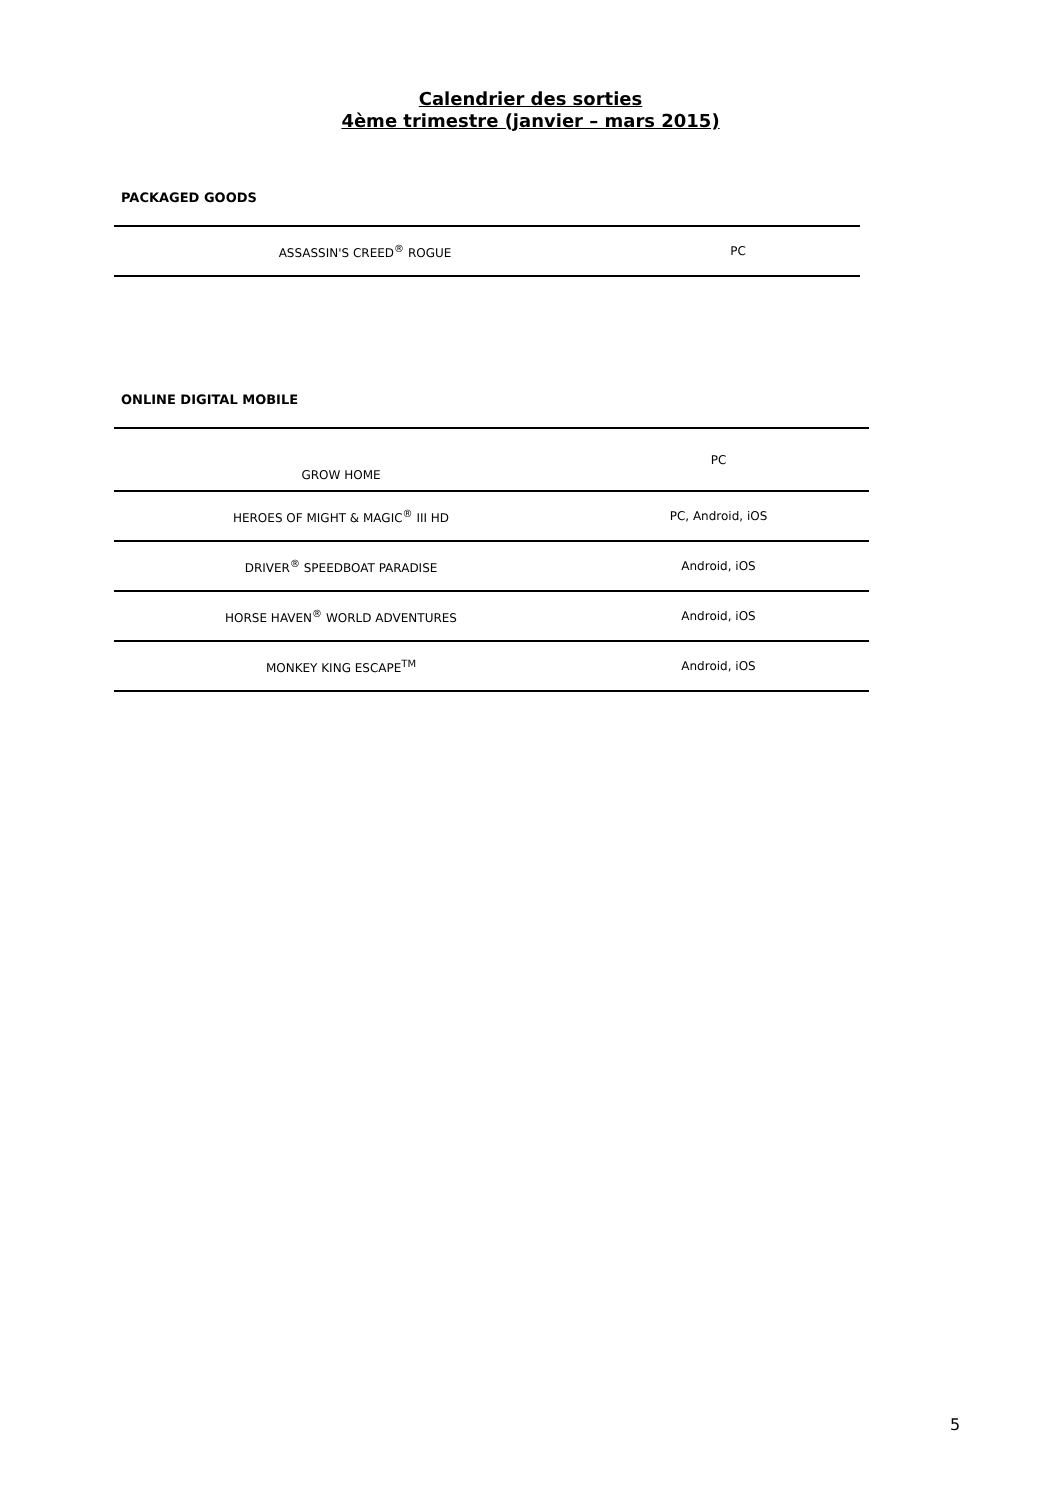Calendrier des sorties
4ème trimestre (janvier – mars 2015)
PACKAGED GOODS
| ASSASSIN'S CREED<sup>®</sup> ROGUE | PC |
ONLINE DIGITAL MOBILE
| GROW HOME | PC |
| HEROES OF MIGHT & MAGIC<sup>®</sup> III HD | PC, Android, iOS |
| DRIVER<sup>®</sup> SPEEDBOAT PARADISE | Android, iOS |
| HORSE HAVEN<sup>®</sup> WORLD ADVENTURES | Android, iOS |
| MONKEY KING ESCAPE<sup>TM</sup> | Android, iOS |
5